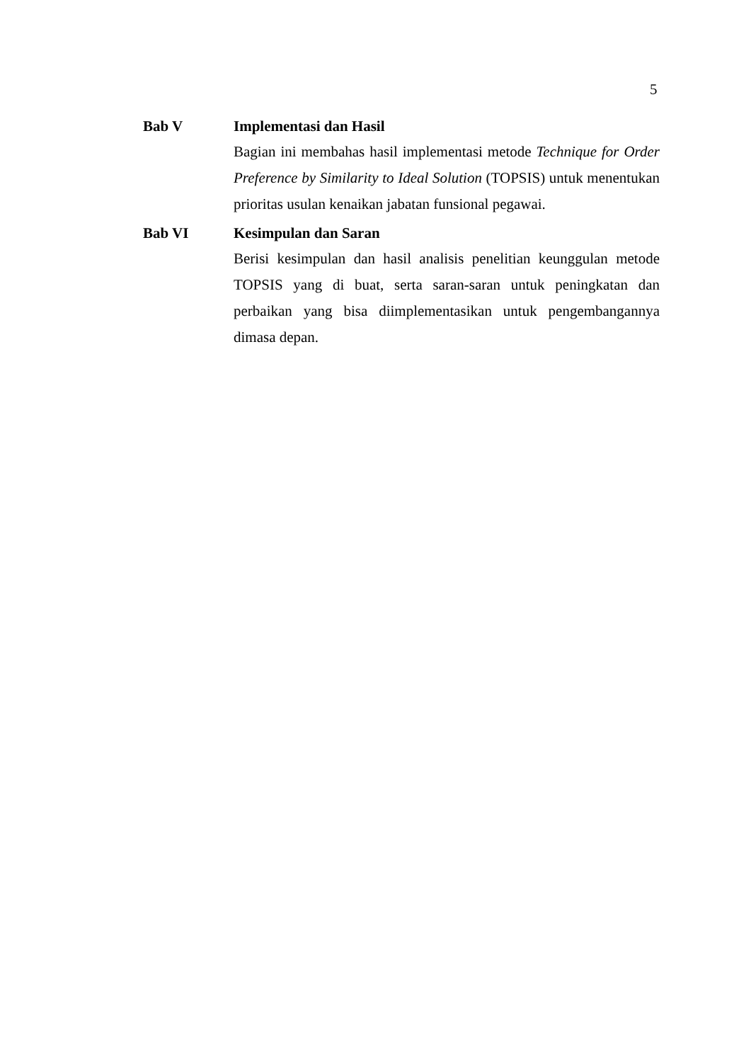5
Bab V Implementasi dan Hasil
Bagian ini membahas hasil implementasi metode Technique for Order Preference by Similarity to Ideal Solution (TOPSIS) untuk menentukan prioritas usulan kenaikan jabatan funsional pegawai.
Bab VI Kesimpulan dan Saran
Berisi kesimpulan dan hasil analisis penelitian keunggulan metode TOPSIS yang di buat, serta saran-saran untuk peningkatan dan perbaikan yang bisa diimplementasikan untuk pengembangannya dimasa depan.